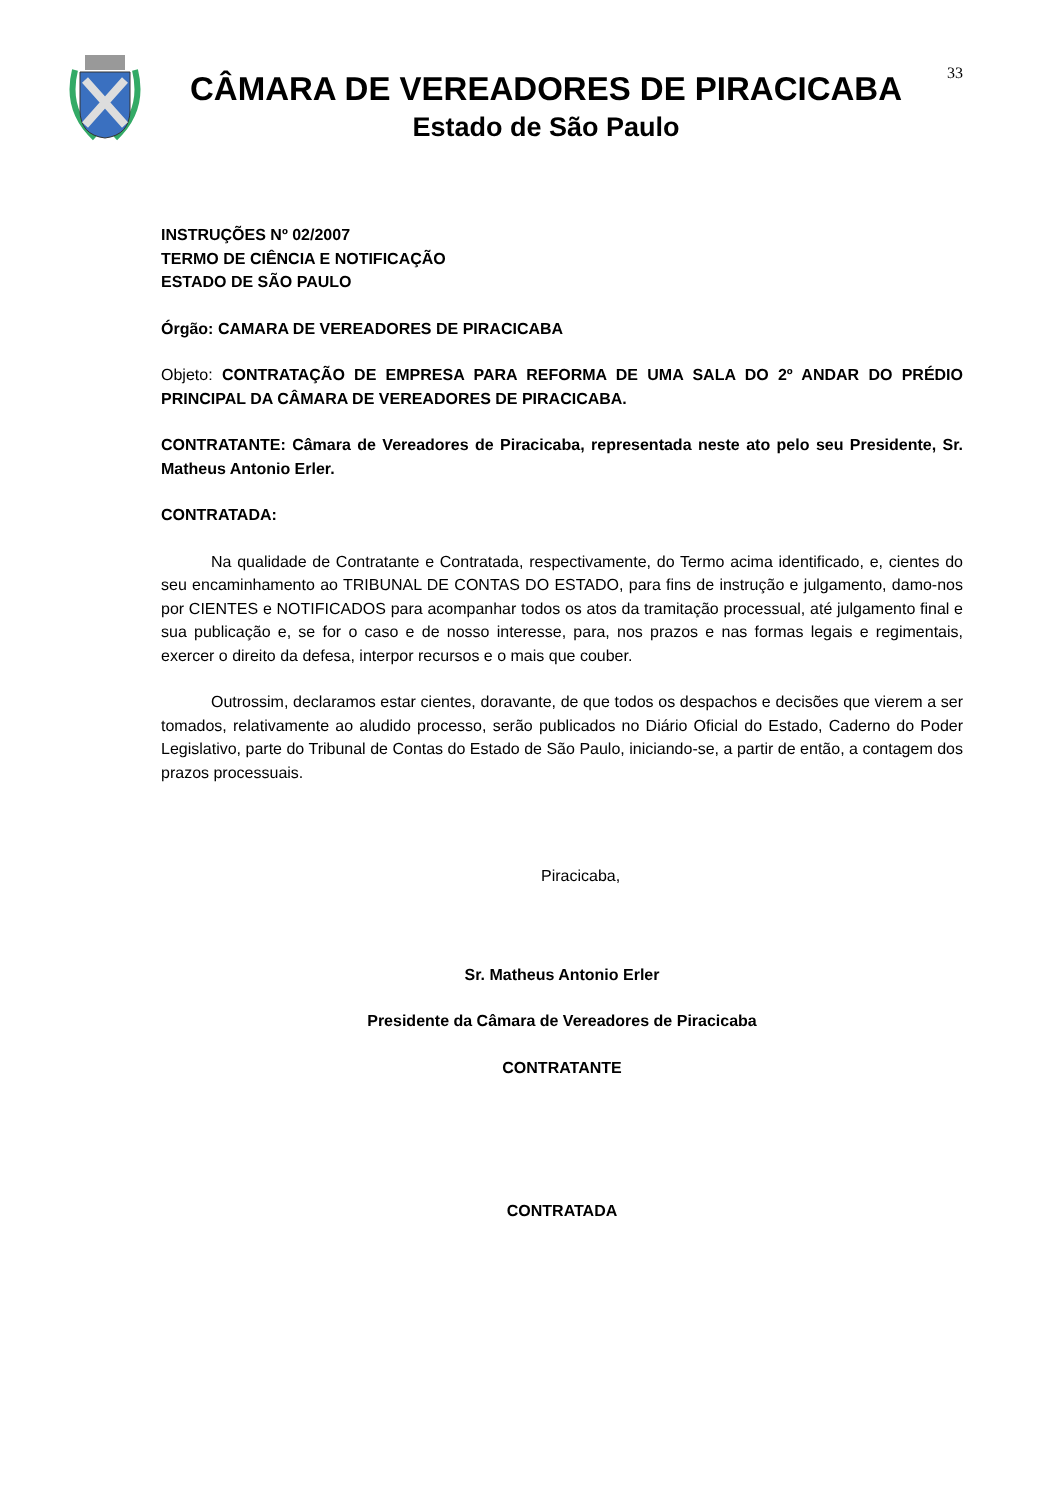CÂMARA DE VEREADORES DE PIRACICABA
Estado de São Paulo
33
INSTRUÇÕES Nº 02/2007
TERMO DE CIÊNCIA E NOTIFICAÇÃO
ESTADO DE SÃO PAULO
Órgão: CAMARA DE VEREADORES DE PIRACICABA
Objeto: CONTRATAÇÃO DE EMPRESA PARA REFORMA DE UMA SALA DO 2º ANDAR DO PRÉDIO PRINCIPAL DA CÂMARA DE VEREADORES DE PIRACICABA.
CONTRATANTE: Câmara de Vereadores de Piracicaba, representada neste ato pelo seu Presidente, Sr. Matheus Antonio Erler.
CONTRATADA:
Na qualidade de Contratante e Contratada, respectivamente, do Termo acima identificado, e, cientes do seu encaminhamento ao TRIBUNAL DE CONTAS DO ESTADO, para fins de instrução e julgamento, damo-nos por CIENTES e NOTIFICADOS para acompanhar todos os atos da tramitação processual, até julgamento final e sua publicação e, se for o caso e de nosso interesse, para, nos prazos e nas formas legais e regimentais, exercer o direito da defesa, interpor recursos e o mais que couber.
Outrossim, declaramos estar cientes, doravante, de que todos os despachos e decisões que vierem a ser tomados, relativamente ao aludido processo, serão publicados no Diário Oficial do Estado, Caderno do Poder Legislativo, parte do Tribunal de Contas do Estado de São Paulo, iniciando-se, a partir de então, a contagem dos prazos processuais.
Piracicaba,
Sr. Matheus Antonio Erler
Presidente da Câmara de Vereadores de Piracicaba
CONTRATANTE
CONTRATADA